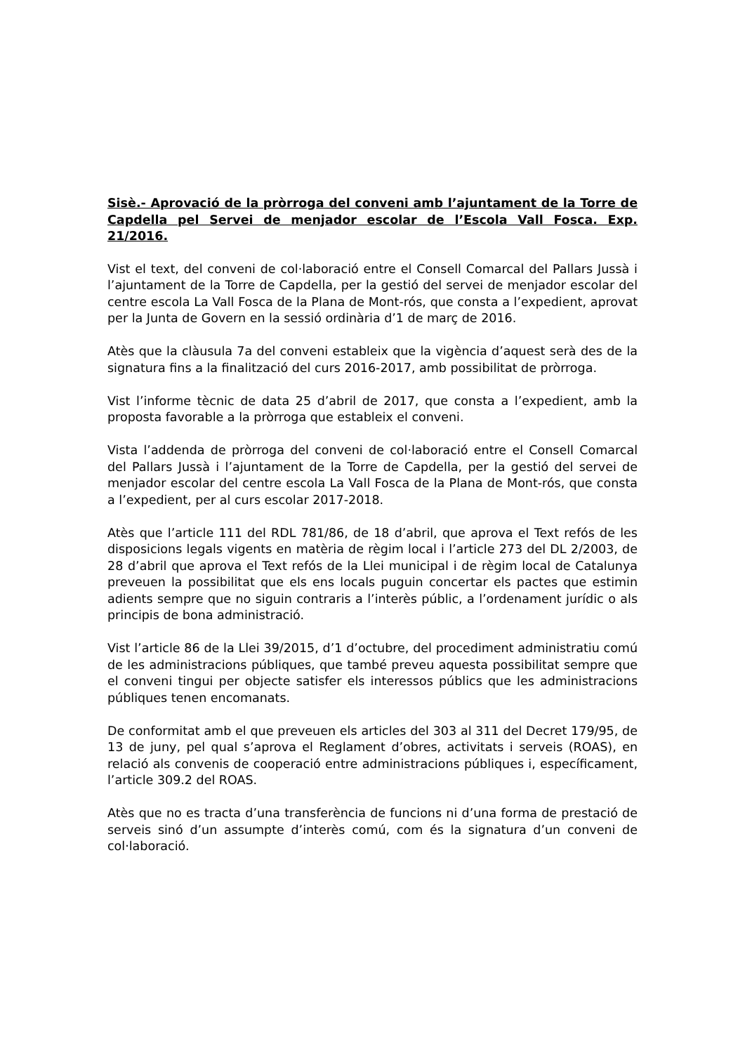Sisè.- Aprovació de la pròrroga del conveni amb l’ajuntament de la Torre de Capdella pel Servei de menjador escolar de l’Escola Vall Fosca. Exp. 21/2016.
Vist el text, del conveni de col·laboració entre el Consell Comarcal del Pallars Jussà i l’ajuntament de la Torre de Capdella, per la gestió del servei de menjador escolar del centre escola La Vall Fosca de la Plana de Mont-rós, que consta a l’expedient, aprovat per la Junta de Govern en la sessió ordinària d’1 de març de 2016.
Atès que la clàusula 7a del conveni estableix que la vigència d’aquest serà des de la signatura fins a la finalització del curs 2016-2017, amb possibilitat de pròrroga.
Vist l’informe tècnic de data 25 d’abril de 2017, que consta a l’expedient, amb la proposta favorable a la pròrroga que estableix el conveni.
Vista l’addenda de pròrroga del conveni de col·laboració entre el Consell Comarcal del Pallars Jussà i l’ajuntament de la Torre de Capdella, per la gestió del servei de menjador escolar del centre escola La Vall Fosca de la Plana de Mont-rós, que consta a l’expedient, per al curs escolar 2017-2018.
Atès que l’article 111 del RDL 781/86, de 18 d’abril, que aprova el Text refós de les disposicions legals vigents en matèria de règim local i l’article 273 del DL 2/2003, de 28 d’abril que aprova el Text refós de la Llei municipal i de règim local de Catalunya preveuen la possibilitat que els ens locals puguin concertar els pactes que estimin adients sempre que no siguin contraris a l’interès públic, a l’ordenament jurídic o als principis de bona administració.
Vist l’article 86 de la Llei 39/2015, d’1 d’octubre, del procediment administratiu comú de les administracions públiques, que també preveu aquesta possibilitat sempre que el conveni tingui per objecte satisfer els interessos públics que les administracions públiques tenen encomanats.
De conformitat amb el que preveuen els articles del 303 al 311 del Decret 179/95, de 13 de juny, pel qual s’aprova el Reglament d’obres, activitats i serveis (ROAS), en relació als convenis de cooperació entre administracions públiques i, específicament, l’article 309.2 del ROAS.
Atès que no es tracta d’una transferència de funcions ni d’una forma de prestació de serveis sinó d’un assumpte d’interès comú, com és la signatura d’un conveni de col·laboració.